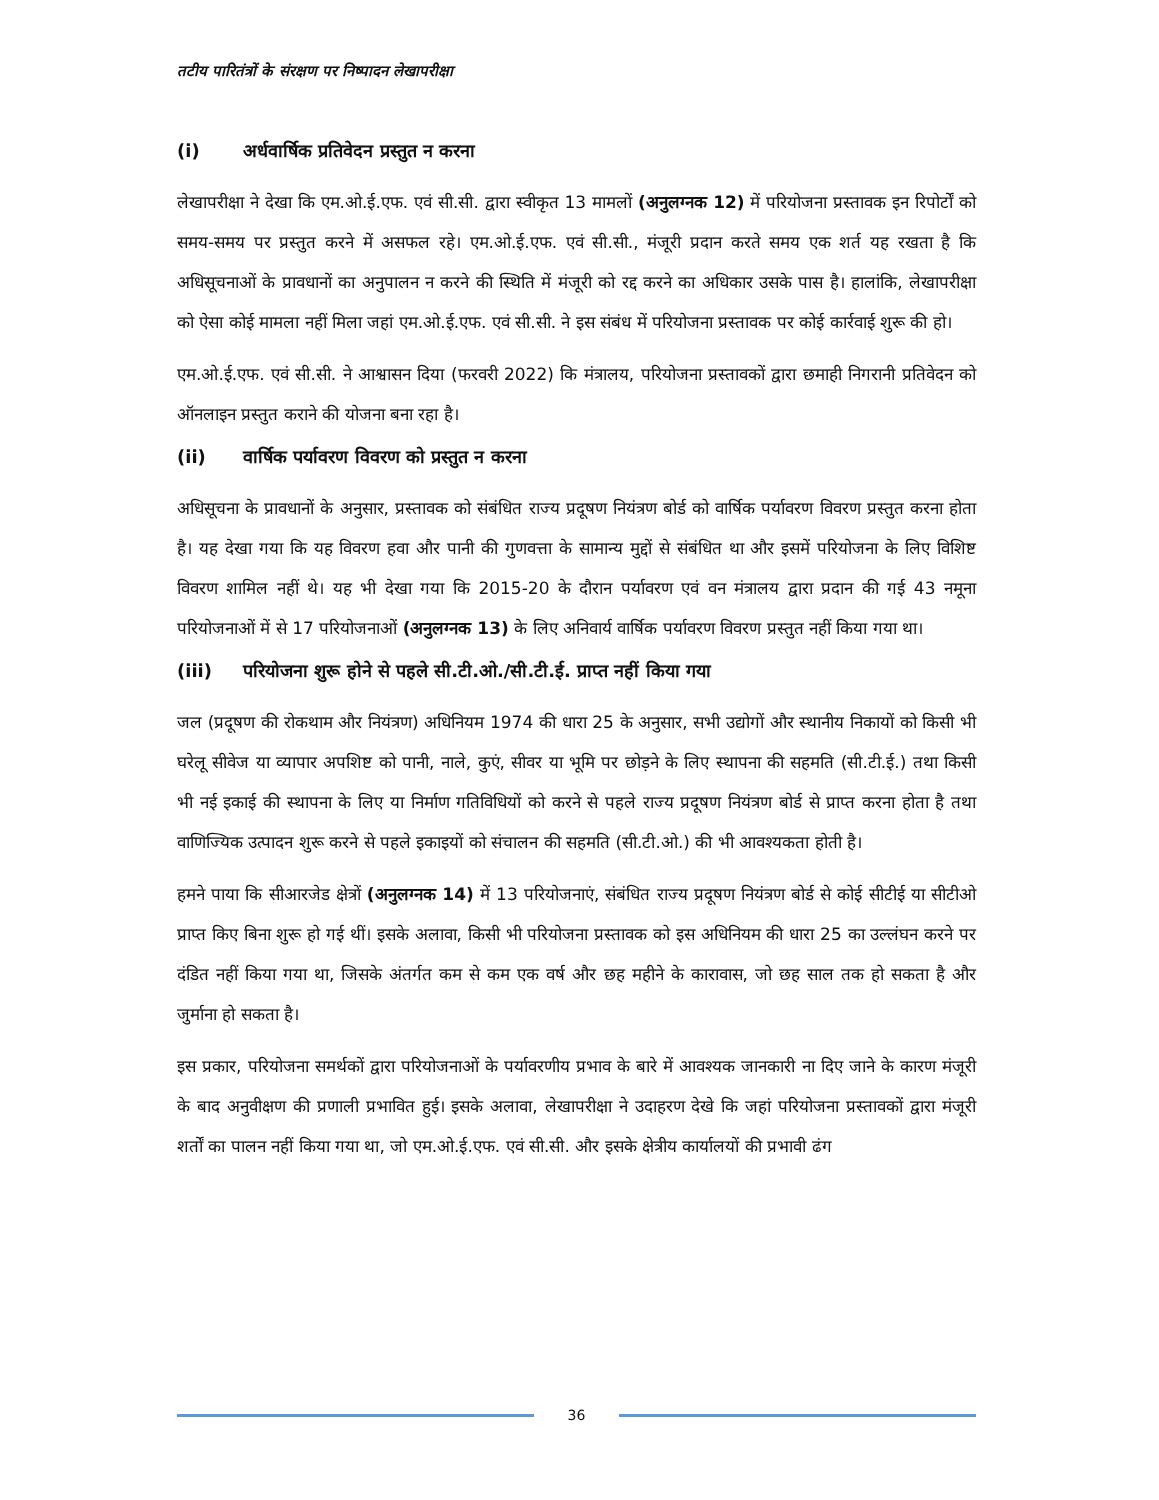तटीय पारितंत्रों के संरक्षण पर निष्पादन लेखापरीक्षा
(i) अर्धवार्षिक प्रतिवेदन प्रस्तुत न करना
लेखापरीक्षा ने देखा कि एम.ओ.ई.एफ. एवं सी.सी. द्वारा स्वीकृत 13 मामलों (अनुलग्नक 12) में परियोजना प्रस्तावक इन रिपोर्टों को समय-समय पर प्रस्तुत करने में असफल रहे। एम.ओ.ई.एफ. एवं सी.सी., मंजूरी प्रदान करते समय एक शर्त यह रखता है कि अधिसूचनाओं के प्रावधानों का अनुपालन न करने की स्थिति में मंजूरी को रद्द करने का अधिकार उसके पास है। हालांकि, लेखापरीक्षा को ऐसा कोई मामला नहीं मिला जहां एम.ओ.ई.एफ. एवं सी.सी. ने इस संबंध में परियोजना प्रस्तावक पर कोई कार्रवाई शुरू की हो।
एम.ओ.ई.एफ. एवं सी.सी. ने आश्वासन दिया (फरवरी 2022) कि मंत्रालय, परियोजना प्रस्तावकों द्वारा छमाही निगरानी प्रतिवेदन को ऑनलाइन प्रस्तुत कराने की योजना बना रहा है।
(ii) वार्षिक पर्यावरण विवरण को प्रस्तुत न करना
अधिसूचना के प्रावधानों के अनुसार, प्रस्तावक को संबंधित राज्य प्रदूषण नियंत्रण बोर्ड को वार्षिक पर्यावरण विवरण प्रस्तुत करना होता है। यह देखा गया कि यह विवरण हवा और पानी की गुणवत्ता के सामान्य मुद्दों से संबंधित था और इसमें परियोजना के लिए विशिष्ट विवरण शामिल नहीं थे। यह भी देखा गया कि 2015-20 के दौरान पर्यावरण एवं वन मंत्रालय द्वारा प्रदान की गई 43 नमूना परियोजनाओं में से 17 परियोजनाओं (अनुलग्नक 13) के लिए अनिवार्य वार्षिक पर्यावरण विवरण प्रस्तुत नहीं किया गया था।
(iii) परियोजना शुरू होने से पहले सी.टी.ओ./सी.टी.ई. प्राप्त नहीं किया गया
जल (प्रदूषण की रोकथाम और नियंत्रण) अधिनियम 1974 की धारा 25 के अनुसार, सभी उद्योगों और स्थानीय निकायों को किसी भी घरेलू सीवेज या व्यापार अपशिष्ट को पानी, नाले, कुएं, सीवर या भूमि पर छोड़ने के लिए स्थापना की सहमति (सी.टी.ई.) तथा किसी भी नई इकाई की स्थापना के लिए या निर्माण गतिविधियों को करने से पहले राज्य प्रदूषण नियंत्रण बोर्ड से प्राप्त करना होता है तथा वाणिज्यिक उत्पादन शुरू करने से पहले इकाइयों को संचालन की सहमति (सी.टी.ओ.) की भी आवश्यकता होती है।
हमने पाया कि सीआरजेड क्षेत्रों (अनुलग्नक 14) में 13 परियोजनाएं, संबंधित राज्य प्रदूषण नियंत्रण बोर्ड से कोई सीटीई या सीटीओ प्राप्त किए बिना शुरू हो गई थीं। इसके अलावा, किसी भी परियोजना प्रस्तावक को इस अधिनियम की धारा 25 का उल्लंघन करने पर दंडित नहीं किया गया था, जिसके अंतर्गत कम से कम एक वर्ष और छह महीने के कारावास, जो छह साल तक हो सकता है और जुर्माना हो सकता है।
इस प्रकार, परियोजना समर्थकों द्वारा परियोजनाओं के पर्यावरणीय प्रभाव के बारे में आवश्यक जानकारी ना दिए जाने के कारण मंजूरी के बाद अनुवीक्षण की प्रणाली प्रभावित हुई। इसके अलावा, लेखापरीक्षा ने उदाहरण देखे कि जहां परियोजना प्रस्तावकों द्वारा मंजूरी शर्तों का पालन नहीं किया गया था, जो एम.ओ.ई.एफ. एवं सी.सी. और इसके क्षेत्रीय कार्यालयों की प्रभावी ढंग
36